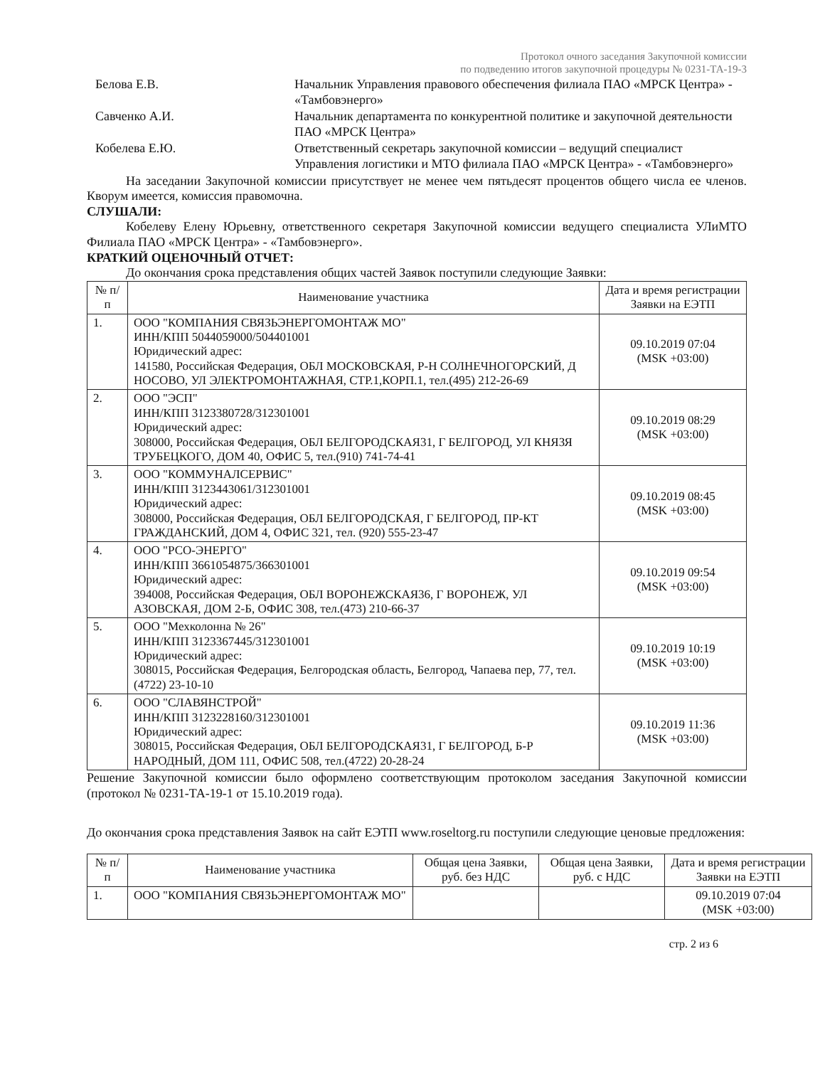Протокол очного заседания Закупочной комиссии
по подведению итогов закупочной процедуры № 0231-ТА-19-3
Белова Е.В. Начальник Управления правового обеспечения филиала ПАО «МРСК Центра» - «Тамбовэнерго»
Савченко А.И. Начальник департамента по конкурентной политике и закупочной деятельности ПАО «МРСК Центра»
Кобелева Е.Ю. Ответственный секретарь закупочной комиссии – ведущий специалист Управления логистики и МТО филиала ПАО «МРСК Центра» - «Тамбовэнерго»
На заседании Закупочной комиссии присутствует не менее чем пятьдесят процентов общего числа ее членов. Кворум имеется, комиссия правомочна.
СЛУШАЛИ:
Кобелеву Елену Юрьевну, ответственного секретаря Закупочной комиссии ведущего специалиста УЛиМТО Филиала ПАО «МРСК Центра» - «Тамбовэнерго».
КРАТКИЙ ОЦЕНОЧНЫЙ ОТЧЕТ:
До окончания срока представления общих частей Заявок поступили следующие Заявки:
| № п/п | Наименование участника | Дата и время регистрации Заявки на ЕЭТП |
| --- | --- | --- |
| 1. | ООО "КОМПАНИЯ СВЯЗЬЭНЕРГОМОНТАЖ МО" ИНН/КПП 5044059000/504401001 Юридический адрес: 141580, Российская Федерация, ОБЛ МОСКОВСКАЯ, Р-Н СОЛНЕЧНОГОРСКИЙ, Д НОСОВО, УЛ ЭЛЕКТРОМОНТАЖНАЯ, СТР.1,КОРП.1, тел.(495) 212-26-69 | 09.10.2019 07:04 (MSK +03:00) |
| 2. | ООО "ЭСП" ИНН/КПП 3123380728/312301001 Юридический адрес: 308000, Российская Федерация, ОБЛ БЕЛГОРОДСКАЯ31, Г БЕЛГОРОД, УЛ КНЯЗЯ ТРУБЕЦКОГО, ДОМ 40, ОФИС 5, тел.(910) 741-74-41 | 09.10.2019 08:29 (MSK +03:00) |
| 3. | ООО "КОММУНАЛСЕРВИС" ИНН/КПП 3123443061/312301001 Юридический адрес: 308000, Российская Федерация, ОБЛ БЕЛГОРОДСКАЯ, Г БЕЛГОРОД, ПР-КТ ГРАЖДАНСКИЙ, ДОМ 4, ОФИС 321, тел. (920) 555-23-47 | 09.10.2019 08:45 (MSK +03:00) |
| 4. | ООО "РСО-ЭНЕРГО" ИНН/КПП 3661054875/366301001 Юридический адрес: 394008, Российская Федерация, ОБЛ ВОРОНЕЖСКАЯ36, Г ВОРОНЕЖ, УЛ АЗОВСКАЯ, ДОМ 2-Б, ОФИС 308, тел.(473) 210-66-37 | 09.10.2019 09:54 (MSK +03:00) |
| 5. | ООО "Мехколонна № 26" ИНН/КПП 3123367445/312301001 Юридический адрес: 308015, Российская Федерация, Белгородская область, Белгород, Чапаева пер, 77, тел.(4722) 23-10-10 | 09.10.2019 10:19 (MSK +03:00) |
| 6. | ООО "СЛАВЯНСТРОЙ" ИНН/КПП 3123228160/312301001 Юридический адрес: 308015, Российская Федерация, ОБЛ БЕЛГОРОДСКАЯ31, Г БЕЛГОРОД, Б-Р НАРОДНЫЙ, ДОМ 111, ОФИС 508, тел.(4722) 20-28-24 | 09.10.2019 11:36 (MSK +03:00) |
Решение Закупочной комиссии было оформлено соответствующим протоколом заседания Закупочной комиссии (протокол № 0231-ТА-19-1 от 15.10.2019 года).
До окончания срока представления Заявок на сайт ЕЭТП www.roseltorg.ru поступили следующие ценовые предложения:
| № п/п | Наименование участника | Общая цена Заявки, руб. без НДС | Общая цена Заявки, руб. с НДС | Дата и время регистрации Заявки на ЕЭТП |
| --- | --- | --- | --- | --- |
| 1. | ООО "КОМПАНИЯ СВЯЗЬЭНЕРГОМОНТАЖ МО" | | | 09.10.2019 07:04 (MSK +03:00) |
стр. 2 из 6